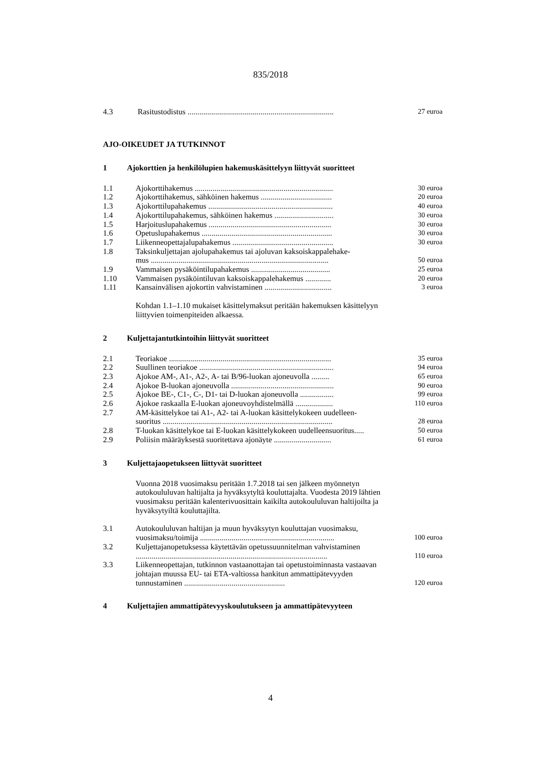835/2018
| 4.3 | Rasitustodistus .......................................................................... | 27 euroa |
AJO-OIKEUDET JA TUTKINNOT
1 Ajokorttien ja henkilölupien hakemuskäsittelyyn liittyvät suoritteet
| 1.1 | Ajokorttihakemus ...................................................................... | 30 euroa |
| 1.2 | Ajokorttihakemus, sähköinen hakemus .................................... | 20 euroa |
| 1.3 | Ajokorttilupahakemus ............................................................... | 40 euroa |
| 1.4 | Ajokorttilupahakemus, sähköinen hakemus .............................. | 30 euroa |
| 1.5 | Harjoituslupahakemus .............................................................. | 30 euroa |
| 1.6 | Opetuslupahakemus .................................................................. | 30 euroa |
| 1.7 | Liikenneopettajalupahakemus ................................................... | 30 euroa |
| 1.8 | Taksinkuljettajan ajolupahakemus tai ajoluvan kaksoiskappalehake- mus .......................................................................................... | 50 euroa |
| 1.9 | Vammaisen pysäköintilupahakemus ........................................ | 25 euroa |
| 1.10 | Vammaisen pysäköintiluvan kaksoiskappalehakemus ............. | 20 euroa |
| 1.11 | Kansainvälisen ajokortin vahvistaminen .................................. | 3 euroa |
Kohdan 1.1–1.10 mukaiset käsittelymaksut peritään hakemuksen käsittelyyn liittyvien toimenpiteiden alkaessa.
2 Kuljettajantutkintoihin liittyvät suoritteet
| 2.1 | Teoriakoe .................................................................................. | 35 euroa |
| 2.2 | Suullinen teoriakoe .................................................................... | 94 euroa |
| 2.3 | Ajokoe AM-, A1-, A2-, A- tai B/96-luokan ajoneuvolla ......... | 65 euroa |
| 2.4 | Ajokoe B-luokan ajoneuvolla .................................................... | 90 euroa |
| 2.5 | Ajokoe BE-, C1-, C-, D1- tai D-luokan ajoneuvolla ................. | 99 euroa |
| 2.6 | Ajokoe raskaalla E-luokan ajoneuvoyhdistelmällä ................... | 110 euroa |
| 2.7 | AM-käsittelykoe tai A1-, A2- tai A-luokan käsittelykokeen uudelleen- suoritus ...................................................................................... | 28 euroa |
| 2.8 | T-luokan käsittelykoe tai E-luokan käsittelykokeen uudelleensuoritus..... | 50 euroa |
| 2.9 | Poliisin määräyksestä suoritettava ajonäyte ............................. | 61 euroa |
3 Kuljettajaopetukseen liittyvät suoritteet
Vuonna 2018 vuosimaksu peritään 1.7.2018 tai sen jälkeen myönnetyn autokoululuvan haltijalta ja hyväksytyltä kouluttajalta. Vuodesta 2019 lähtien vuosimaksu peritään kalenterivuosittain kaikilta autokoululuvan haltijoilta ja hyväksytyiltä kouluttajilta.
| 3.1 | Autokoululuvan haltijan ja muun hyväksytyn kouluttajan vuosimaksu, vuosimaksu/toimija .................................................................... | 100 euroa |
| 3.2 | Kuljettajanopetuksessa käytettävän opetussuunnitelman vahvistaminen ................................................................................................. | 110 euroa |
| 3.3 | Liikenneopettajan, tutkinnon vastaanottajan tai opetustoiminnasta vastaavan johtajan muussa EU- tai ETA-valtiossa hankitun ammattipätevyyden tunnustaminen ................................................... | 120 euroa |
4 Kuljettajien ammattipätevyyskoulutukseen ja ammattipätevyyteen
4